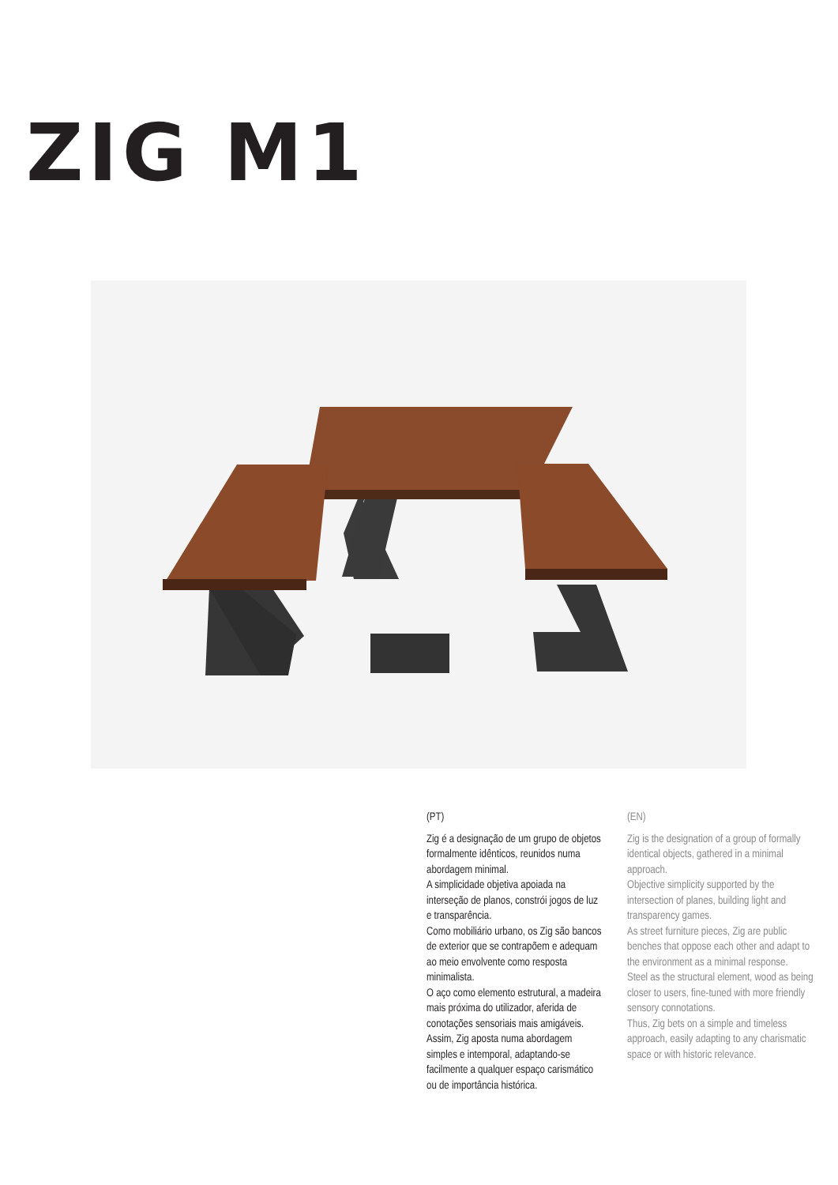ZIG M1
(PT)
Zig é a designação de um grupo de objetos formalmente idênticos, reunidos numa abordagem minimal.
A simplicidade objetiva apoiada na interseção de planos, constrói jogos de luz e transparência.
Como mobiliário urbano, os Zig são bancos de exterior que se contrapõem e adequam ao meio envolvente como resposta minimalista.
O aço como elemento estrutural, a madeira mais próxima do utilizador, aferida de conotações sensoriais mais amigáveis.
Assim, Zig aposta numa abordagem simples e intemporal, adaptando-se facilmente a qualquer espaço carismático ou de importância histórica.
(EN)
Zig is the designation of a group of formally identical objects, gathered in a minimal approach.
Objective simplicity supported by the intersection of planes, building light and transparency games.
As street furniture pieces, Zig are public benches that oppose each other and adapt to the environment as a minimal response.
Steel as the structural element, wood as being closer to users, fine-tuned with more friendly sensory connotations.
Thus, Zig bets on a simple and timeless approach, easily adapting to any charismatic space or with historic relevance.